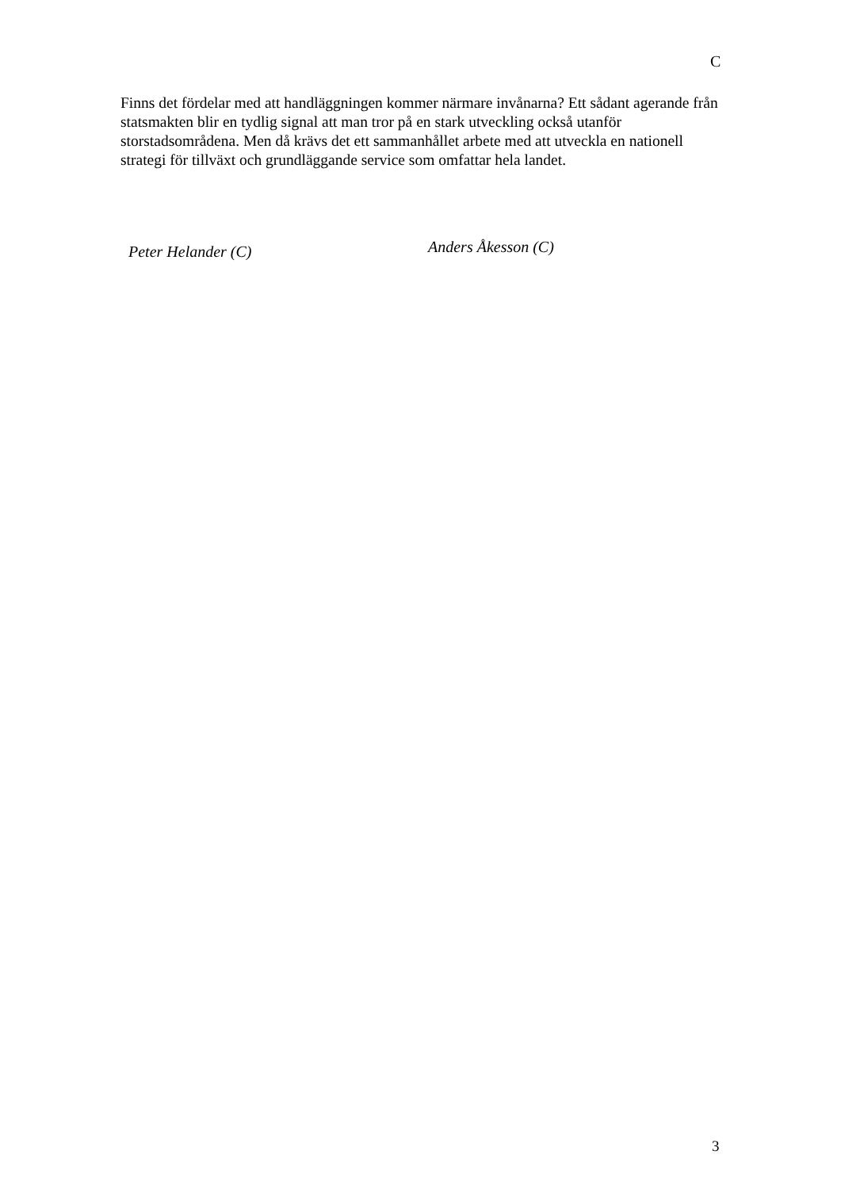C
Finns det fördelar med att handläggningen kommer närmare invånarna? Ett sådant agerande från statsmakten blir en tydlig signal att man tror på en stark utveckling också utanför storstadsområdena. Men då krävs det ett sammanhållet arbete med att utveckla en nationell strategi för tillväxt och grundläggande service som omfattar hela landet.
Peter Helander (C)
Anders Åkesson (C)
3